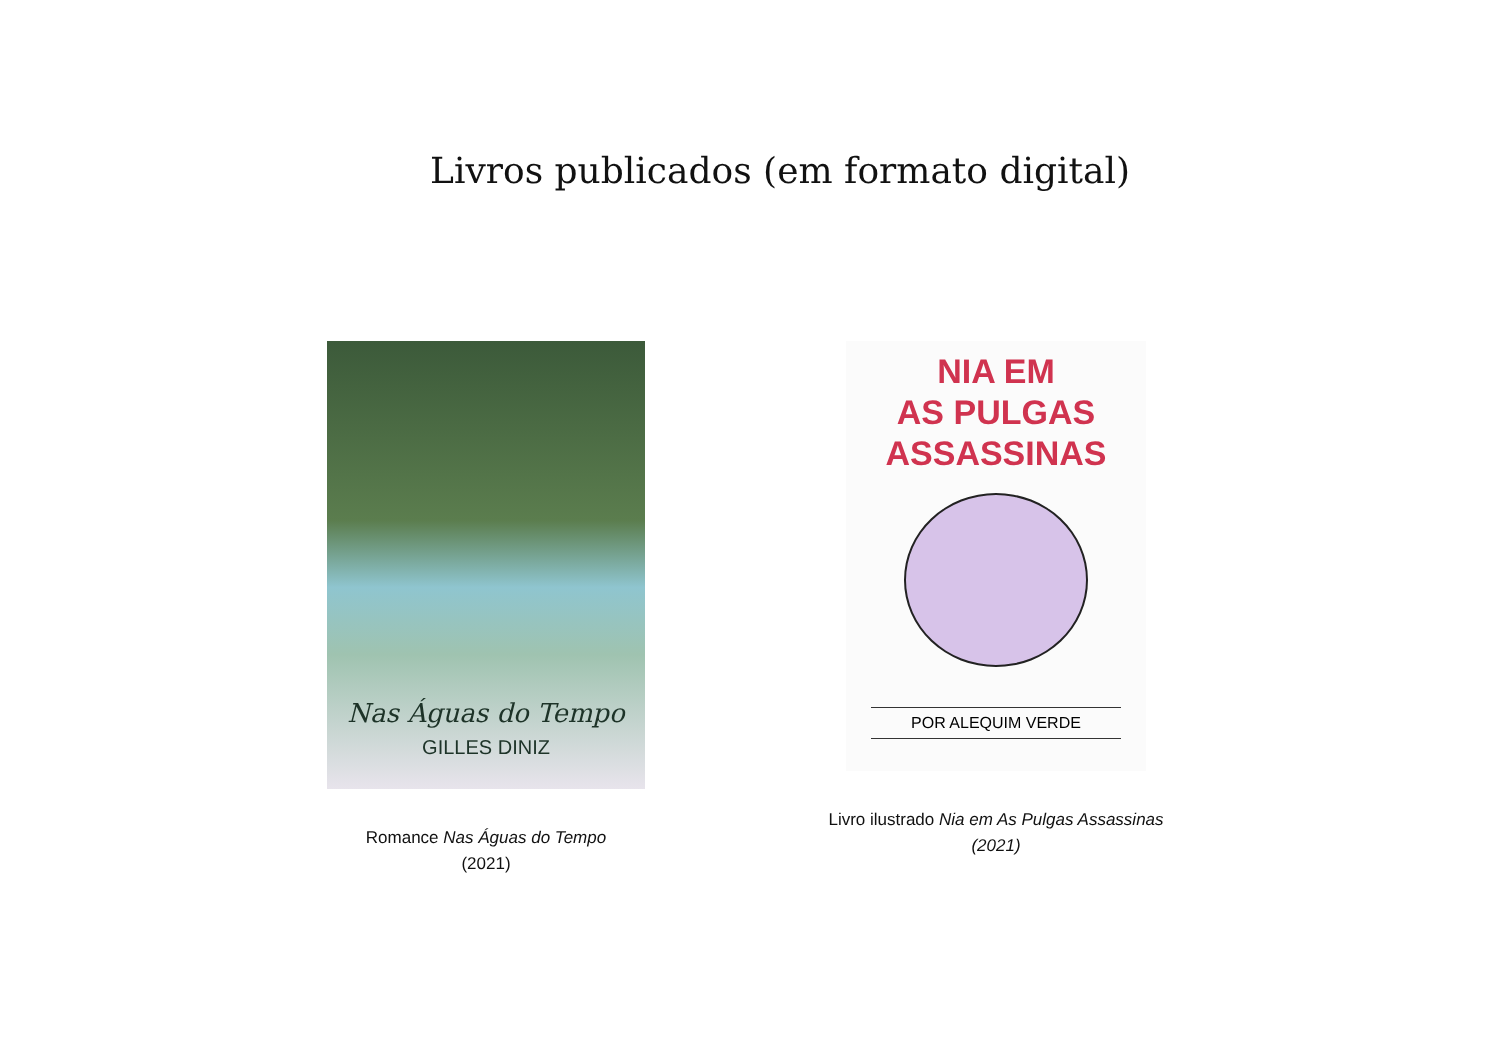Livros publicados (em formato digital)
Nas Águas do Tempo
GILLES DINIZ
Romance Nas Águas do Tempo
(2021)
NIA EM
AS PULGAS
ASSASSINAS
POR ALEQUIM VERDE
Livro ilustrado Nia em As Pulgas Assassinas
(2021)